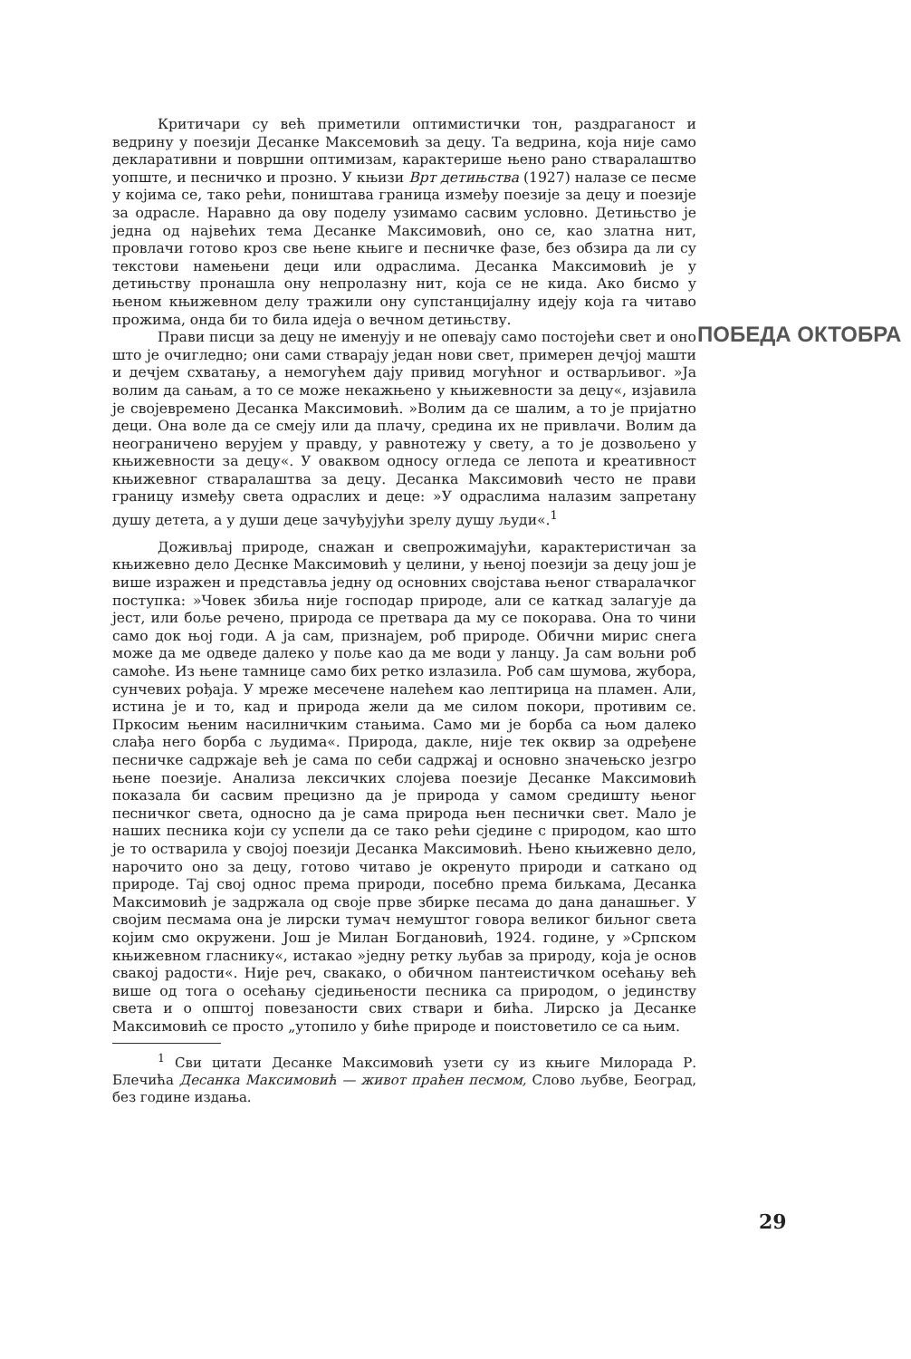Критичари су већ приметили оптимистички тон, раздраганост и ведрину у поезији Десанке Максемовић за децу. Та ведрина, која није само декларативни и површни оптимизам, карактерише њено рано стваралаштво уопште, и песничко и прозно. У књизи Врт детињства (1927) налазе се песме у којима се, тако рећи, поништава граница између поезије за децу и поезије за одрасле. Наравно да ову поделу узимамо сасвим условно. Детињство је једна од највећих тема Десанке Максимовић, оно се, као златна нит, провлачи готово кроз све њене књиге и песничке фазе, без обзира да ли су текстови намењени деци или одраслима. Десанка Максимовић је у детињству пронашла ону непролазну нит, која се не кида. Ако бисмо у њеном књижевном делу тражили ону супстанцијалну идеју која га читаво прожима, онда би то била идеја о вечном детињству.
Прави писци за децу не именују и не опевају само постојећи свет и оно што је очигледно; они сами стварају један нови свет, примерен дечјој машти и дечјем схватању, а немогућем дају привид могућног и остварљивог. »Ја волим да сањам, а то се може некажњено у књижевности за децу«, изјавила је својевремено Десанка Максимовић. »Волим да се шалим, а то је пријатно деци. Она воле да се смеју или да плачу, средина их не привлачи. Волим да неограничено верујем у правду, у равнотежу у свету, а то је дозвољено у књижевности за децу«. У оваквом односу огледа се лепота и креативност књижевног стваралаштва за децу. Десанка Максимовић често не прави границу између света одраслих и деце: »У одраслима налазим запретану душу детета, а у души деце зачуђујући зрелу душу људи«.<sup>1</sup>
Доживљај природе, снажан и свепрожимајући, карактеристичан за књижевно дело Деснке Максимовић у целини, у њеној поезији за децу још је више изражен и представља једну од основних својстава њеног стваралачког поступка: »Човек збиља није господар природе, али се каткад залагује да јест, или боље речено, природа се претвара да му се покорава. Она то чини само док њој годи. А ја сам, признајем, роб природе. Обични мирис снега може да ме одведе далеко у поље као да ме води у ланцу. Ја сам вољни роб самоће. Из њене тамнице само бих ретко излазила. Роб сам шумова, жубора, сунчевих рођаја. У мреже месечене налећем као лептирица на пламен. Али, истина је и то, кад и природа жели да ме силом покори, противим се. Пркосим њеним насилничким стањима. Само ми је борба са њом далеко слађа него борба с људима«. Природа, дакле, није тек оквир за одређене песничке садржаје већ је сама по себи садржај и основно значењско језгро њене поезије. Анализа лексичких слојева поезије Десанке Максимовић показала би сасвим прецизно да је природа у самом средишту њеног песничког света, односно да је сама природа њен песнички свет. Мало је наших песника који су успели да се тако рећи сједине с природом, као што је то остварила у својој поезији Десанка Максимовић. Њено књижевно дело, нарочито оно за децу, готово читаво је окренуто природи и саткано од природе. Тај свој однос према природи, посебно према биљкама, Десанка Максимовић је задржала од своје прве збирке песама до дана данашњег. У својим песмама она је лирски тумач немуштог говора великог биљног света којим смо окружени. Још је Милан Богдановић, 1924. године, у »Српском књижевном гласнику«, истакао »једну ретку љубав за природу, која је основ свакој радости«. Није реч, свакако, о обичном пантеистичком осећању већ више од тога о осећању сједињености песника са природом, о јединству света и о општој повезаности свих ствари и бића. Лирско ја Десанке Максимовић се просто „утопило у биће природе и поистоветило се са њим.
<sup>1</sup> Сви цитати Десанке Максимовић узети су из књиге Милорада Р. Блечића Десанка Максимовић — живот праћен песмом, Слово љубве, Београд, без годинe издања.
ПОБЕДА ОКТОБРА
29